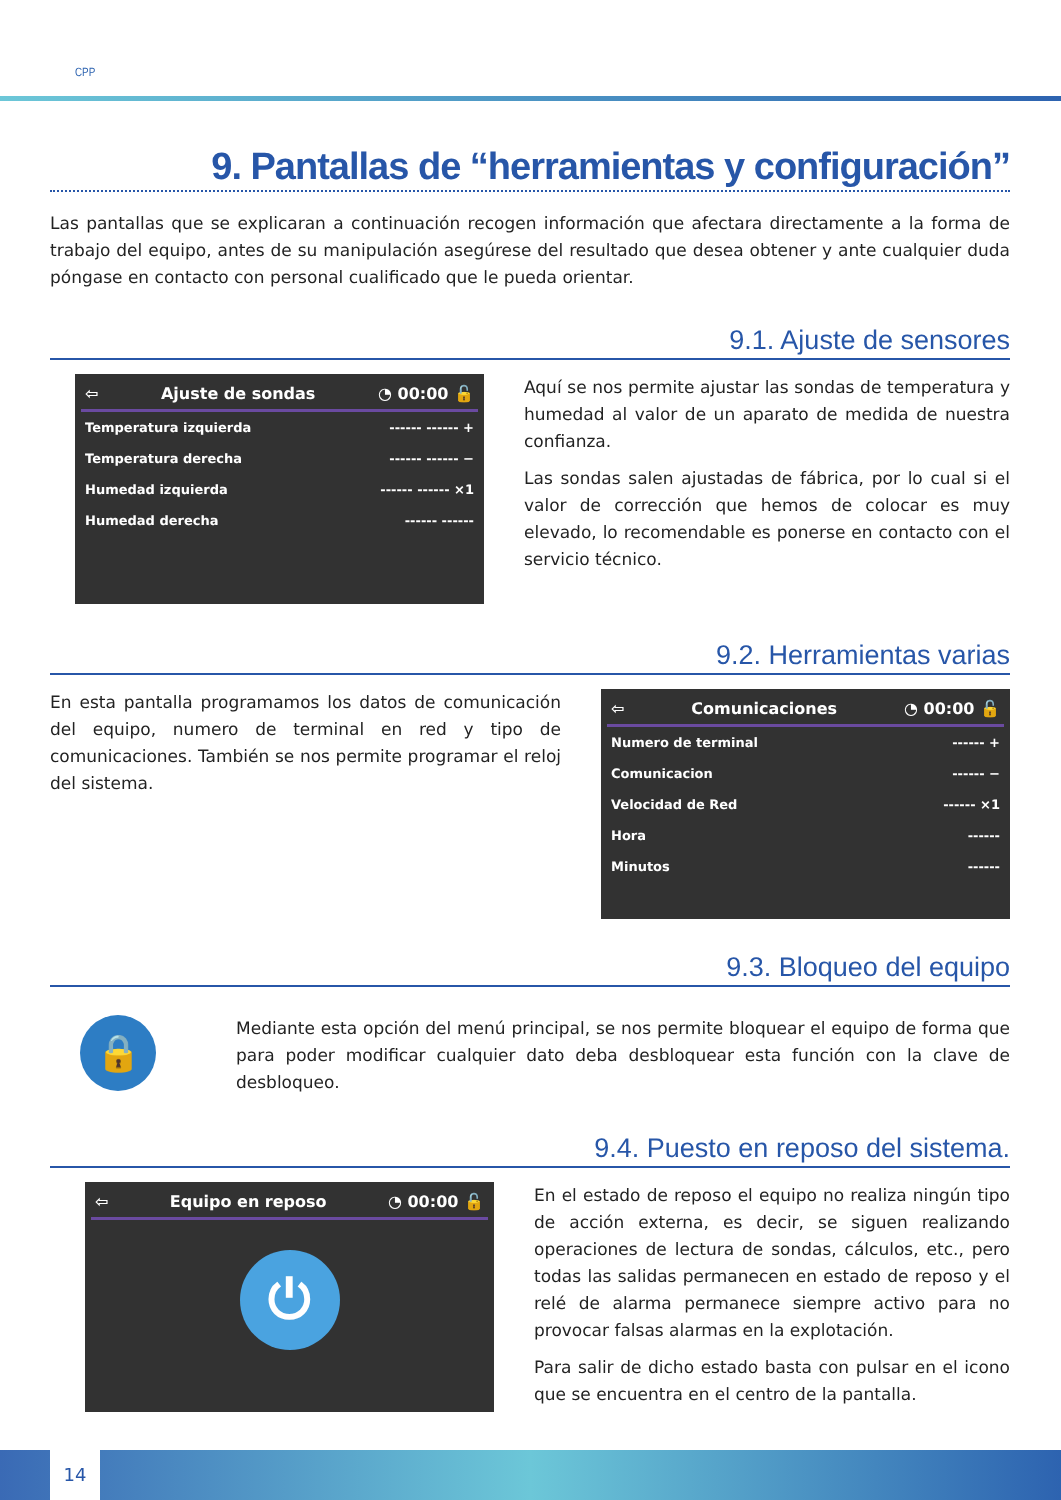CPP
9. Pantallas de “herramientas y configuración”
Las pantallas que se explicaran a continuación recogen información que afectara directamente a la forma de trabajo del equipo, antes de su manipulación asegúrese del resultado que desea obtener y ante cualquier duda póngase en contacto con personal cualificado que le pueda orientar.
9.1. Ajuste de sensores
⇦ Ajuste de sondas ◔ 00:00 🔓
Temperatura izquierda ------ ------ +
Temperatura derecha ------ ------ −
Humedad izquierda ------ ------ ×1
Humedad derecha ------ ------
Aquí se nos permite ajustar las sondas de temperatura y humedad al valor de un aparato de medida de nuestra confianza.
Las sondas salen ajustadas de fábrica, por lo cual si el valor de corrección que hemos de colocar es muy elevado, lo recomendable es ponerse en contacto con el servicio técnico.
9.2. Herramientas varias
En esta pantalla programamos los datos de comunicación del equipo, numero de terminal en red y tipo de comunicaciones. También se nos permite programar el reloj del sistema.
⇦ Comunicaciones ◔ 00:00 🔓
Numero de terminal ------ +
Comunicacion ------ −
Velocidad de Red ------ ×1
Hora ------
Minutos ------
9.3. Bloqueo del equipo
🔒
Mediante esta opción del menú principal, se nos permite bloquear el equipo de forma que para poder modificar cualquier dato deba desbloquear esta función con la clave de desbloqueo.
9.4. Puesto en reposo del sistema.
⇦ Equipo en reposo ◔ 00:00 🔓
⏻
En el estado de reposo el equipo no realiza ningún tipo de acción externa, es decir, se siguen realizando operaciones de lectura de sondas, cálculos, etc., pero todas las salidas permanecen en estado de reposo y el relé de alarma permanece siempre activo para no provocar falsas alarmas en la explotación.
Para salir de dicho estado basta con pulsar en el icono que se encuentra en el centro de la pantalla.
14